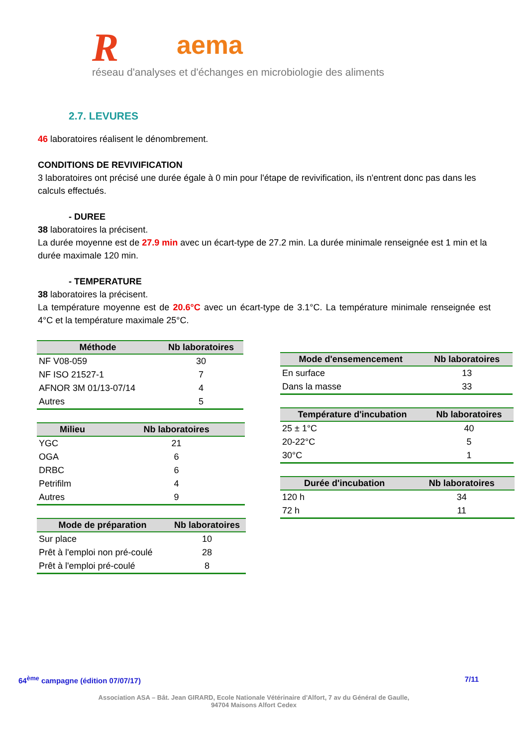Raema
réseau d'analyses et d'échanges en microbiologie des aliments
2.7. LEVURES
46 laboratoires réalisent le dénombrement.
CONDITIONS DE REVIVIFICATION
3 laboratoires ont précisé une durée égale à 0 min pour l'étape de revivification, ils n'entrent donc pas dans les calculs effectués.
- DUREE
38 laboratoires la précisent.
La durée moyenne est de 27.9 min avec un écart-type de 27.2 min. La durée minimale renseignée est 1 min et la durée maximale 120 min.
- TEMPERATURE
38 laboratoires la précisent.
La température moyenne est de 20.6°C avec un écart-type de 3.1°C. La température minimale renseignée est 4°C et la température maximale 25°C.
| Méthode | Nb laboratoires |
| --- | --- |
| NF V08-059 | 30 |
| NF ISO 21527-1 | 7 |
| AFNOR 3M 01/13-07/14 | 4 |
| Autres | 5 |
| Milieu | Nb laboratoires |
| --- | --- |
| YGC | 21 |
| OGA | 6 |
| DRBC | 6 |
| Petrifilm | 4 |
| Autres | 9 |
| Mode de préparation | Nb laboratoires |
| --- | --- |
| Sur place | 10 |
| Prêt à l'emploi non pré-coulé | 28 |
| Prêt à l'emploi pré-coulé | 8 |
| Mode d'ensemencement | Nb laboratoires |
| --- | --- |
| En surface | 13 |
| Dans la masse | 33 |
| Température d'incubation | Nb laboratoires |
| --- | --- |
| 25 ± 1°C | 40 |
| 20-22°C | 5 |
| 30°C | 1 |
| Durée d'incubation | Nb laboratoires |
| --- | --- |
| 120 h | 34 |
| 72 h | 11 |
64<sup>ème</sup> campagne (édition 07/07/17) 7/11
Association ASA – Bât. Jean GIRARD, Ecole Nationale Vétérinaire d'Alfort, 7 av du Général de Gaulle,
94704 Maisons Alfort Cedex